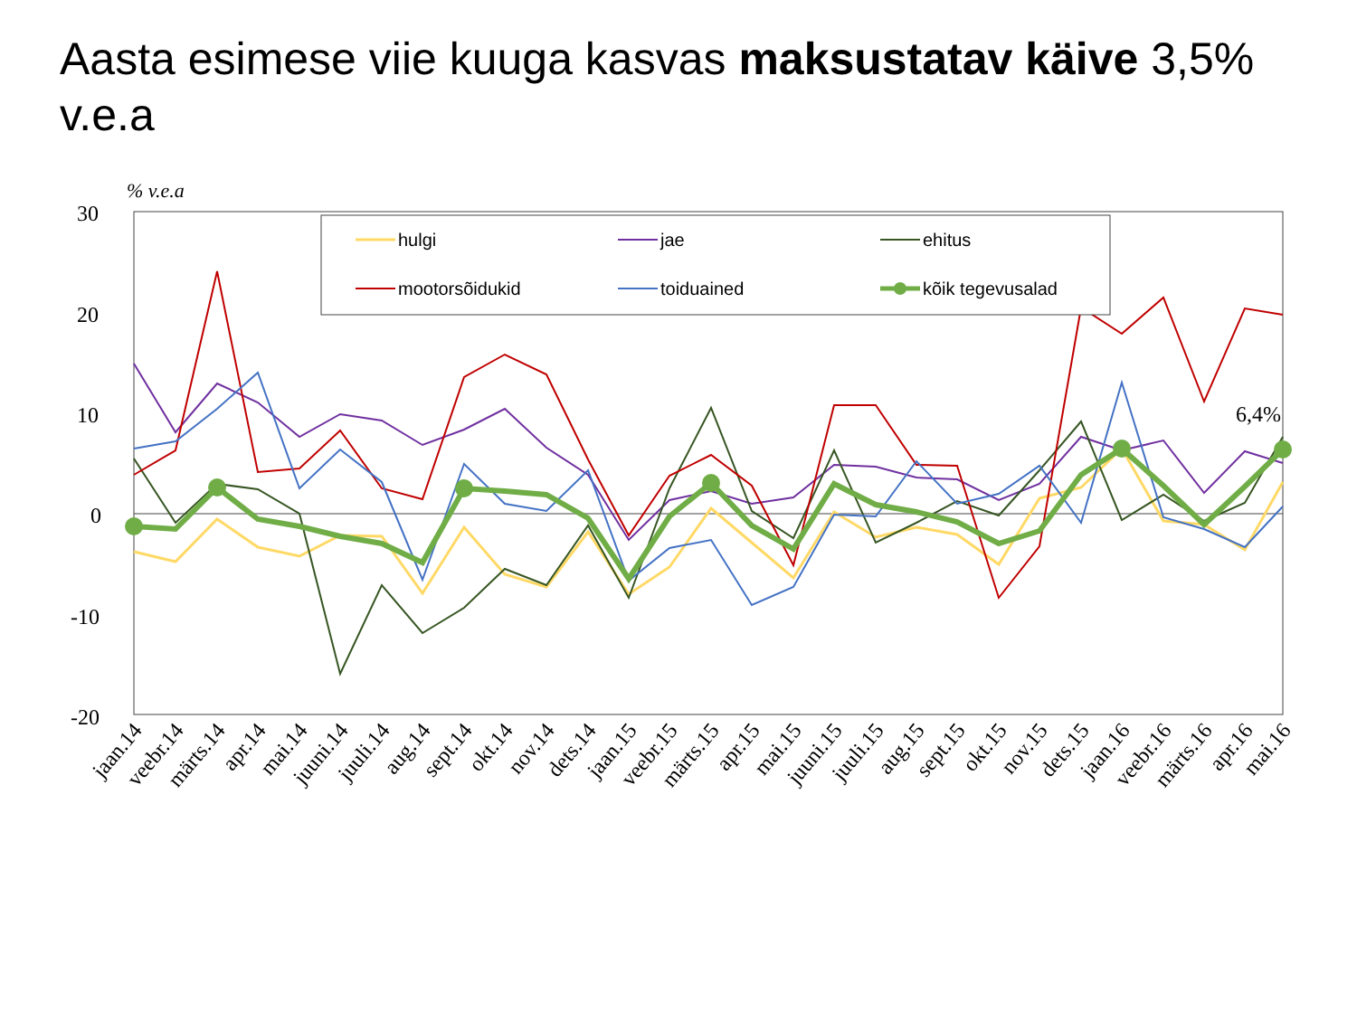Aasta esimese viie kuuga kasvas maksustatav käive 3,5% v.e.a
% v.e.a
30
20
10
0
-10
-20
6,4%
hulgi
jae
ehitus
mootorsõidukid
toiduained
kõik tegevusalad
jaan.14
veebr.14
märts.14
apr.14
mai.14
juuni.14
juuli.14
aug.14
sept.14
okt.14
nov.14
dets.14
jaan.15
veebr.15
märts.15
apr.15
mai.15
juuni.15
juuli.15
aug.15
sept.15
okt.15
nov.15
dets.15
jaan.16
veebr.16
märts.16
apr.16
mai.16